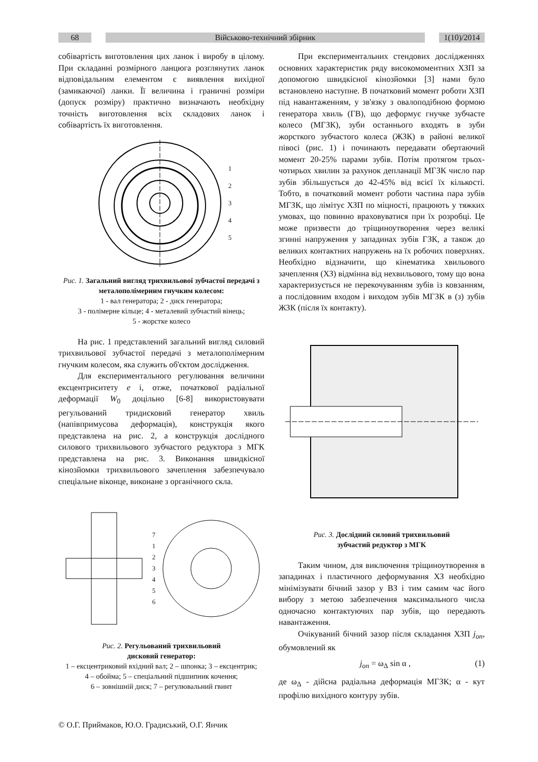68 Військово-технічний збірник 1(10)/2014
собівартість виготовлення цих ланок і виробу в цілому. При складанні розмірного ланцюга розглянутих ланок відповідальним елементом є виявлення вихідної (замикаючої) ланки. Її величина і граничні розміри (допуск розміру) практично визначають необхідну точність виготовлення всіх складових ланок і собівартість їх виготовлення.
1
2
3
4
5
Рис. 1. Загальний вигляд трихвильової зубчастої передачі з металополімерним гнучким колесом:
1 - вал генератора; 2 - диск генератора;
3 - полімерне кільце; 4 - металевий зубчастий вінець;
5 - жорстке колесо
На рис. 1 представлений загальний вигляд силовий трихвильової зубчастої передачі з металополімерним гнучким колесом, яка служить об'єктом дослідження.
Для експериментального регулювання величини ексцентриситету e і, отже, початкової радіальної деформації W<sub>0</sub> доцільно [6-8] використовувати регульований тридисковий генератор хвиль (напівпримусова деформація), конструкція якого представлена на рис. 2, а конструкція дослідного силового трихвильового зубчастого редуктора з МГК представлена на рис. 3. Виконання швидкісної кінозйомки трихвильового зачеплення забезпечувало спеціальне віконце, виконане з органічного скла.
7
1
2
3
4
5
6
Рис. 2. Регульований трихвильовий
дисковий генератор:
1 – ексцентриковий вхідний вал; 2 – шпонка; 3 – ексцентрик;
4 – обойма; 5 – спеціальний підшипник кочення;
6 – зовнішній диск; 7 – регулювальний гвинт
При експериментальних стендових дослідженнях основних характеристик ряду високомоментних ХЗП за допомогою швидкісної кінозйомки [3] нами було встановлено наступне. В початковий момент роботи ХЗП під навантаженням, у зв'язку з овалоподібною формою генератора хвиль (ГВ), що деформує гнучке зубчасте колесо (МГЗК), зуби останнього входять в зуби жорсткого зубчастого колеса (ЖЗК) в районі великої півосі (рис. 1) і починають передавати обертаючий момент 20-25% парами зубів. Потім протягом трьох-чотирьох хвилин за рахунок депланації МГЗК число пар зубів збільшується до 42-45% від всієї їх кількості. Тобто, в початковий момент роботи частина пара зубів МГЗК, що лімітує ХЗП по міцності, працюють у тяжких умовах, що повинно враховуватися при їх розробці. Це може призвести до тріщиноутворення через великі згинні напруження у западинах зубів ГЗК, а також до великих контактних напружень на їх робочих поверхнях. Необхідно відзначити, що кінематика хвильового зачеплення (ХЗ) відмінна від нехвильового, тому що вона характеризується не перекочуванням зубів із ковзанням, а послідовним входом і виходом зубів МГЗК в (з) зубів ЖЗК (після їх контакту).
Рис. 3. Дослідний силовий трихвильовий
зубчастий редуктор з МГК
Таким чином, для виключення тріщиноутворення в западинах і пластичного деформування ХЗ необхідно мінімізувати бічний зазор у ВЗ і тим самим час його вибору з метою забезпечення максимального числа одночасно контактуючих пар зубів, що передають навантаження.
Очікуваний бічний зазор після складання ХЗП j<sub>on</sub>, обумовлений як
j<sub>on</sub> = ω<sub>Δ</sub> sin α , (1)
де ω<sub>Δ</sub> - дійсна радіальна деформація МГЗК; α - кут профілю вихідного контуру зубів.
© О.Г. Приймаков, Ю.О. Градиський, О.Г. Янчик